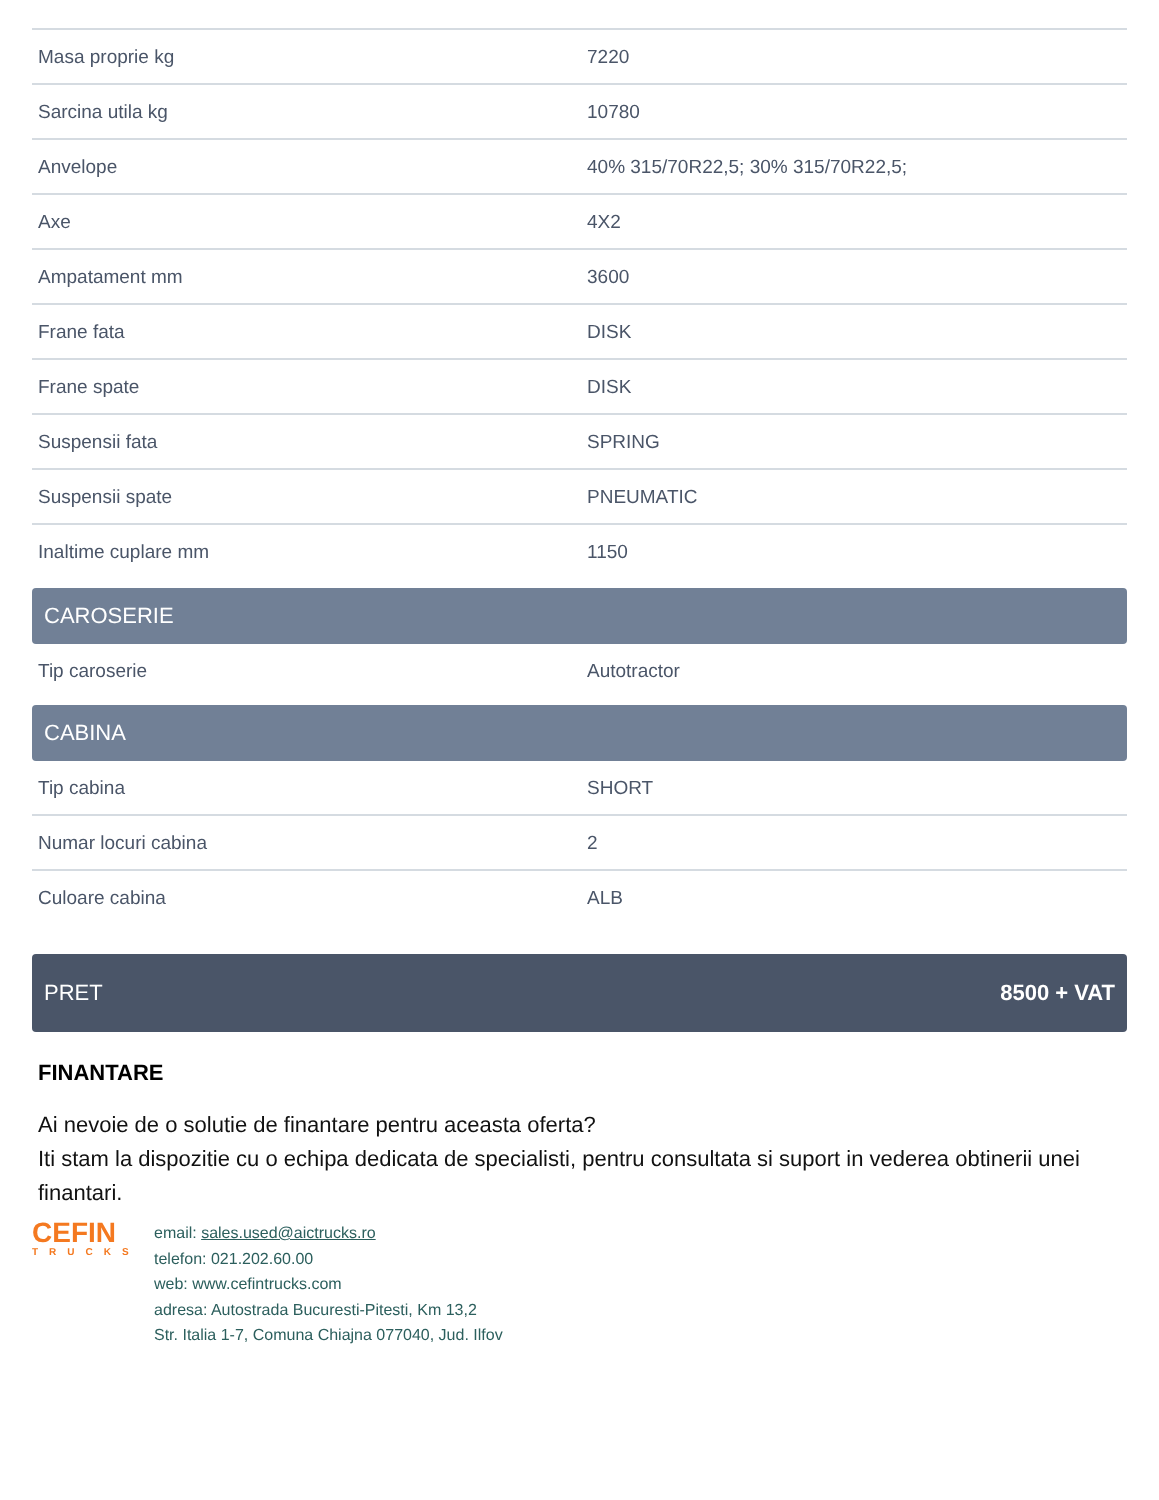| Masa proprie kg | 7220 |
| Sarcina utila kg | 10780 |
| Anvelope | 40% 315/70R22,5; 30% 315/70R22,5; |
| Axe | 4X2 |
| Ampatament mm | 3600 |
| Frane fata | DISK |
| Frane spate | DISK |
| Suspensii fata | SPRING |
| Suspensii spate | PNEUMATIC |
| Inaltime cuplare mm | 1150 |
CAROSERIE
| Tip caroserie | Autotractor |
CABINA
| Tip cabina | SHORT |
| Numar locuri cabina | 2 |
| Culoare cabina | ALB |
PRET 8500 + VAT
FINANTARE
Ai nevoie de o solutie de finantare pentru aceasta oferta?
Iti stam la dispozitie cu o echipa dedicata de specialisti, pentru consultata si suport in vederea obtinerii unei finantari.
CEFIN
TRUCKS
email: sales.used@aictrucks.ro
telefon: 021.202.60.00
web: www.cefintrucks.com
adresa: Autostrada Bucuresti-Pitesti, Km 13,2
Str. Italia 1-7, Comuna Chiajna 077040, Jud. Ilfov